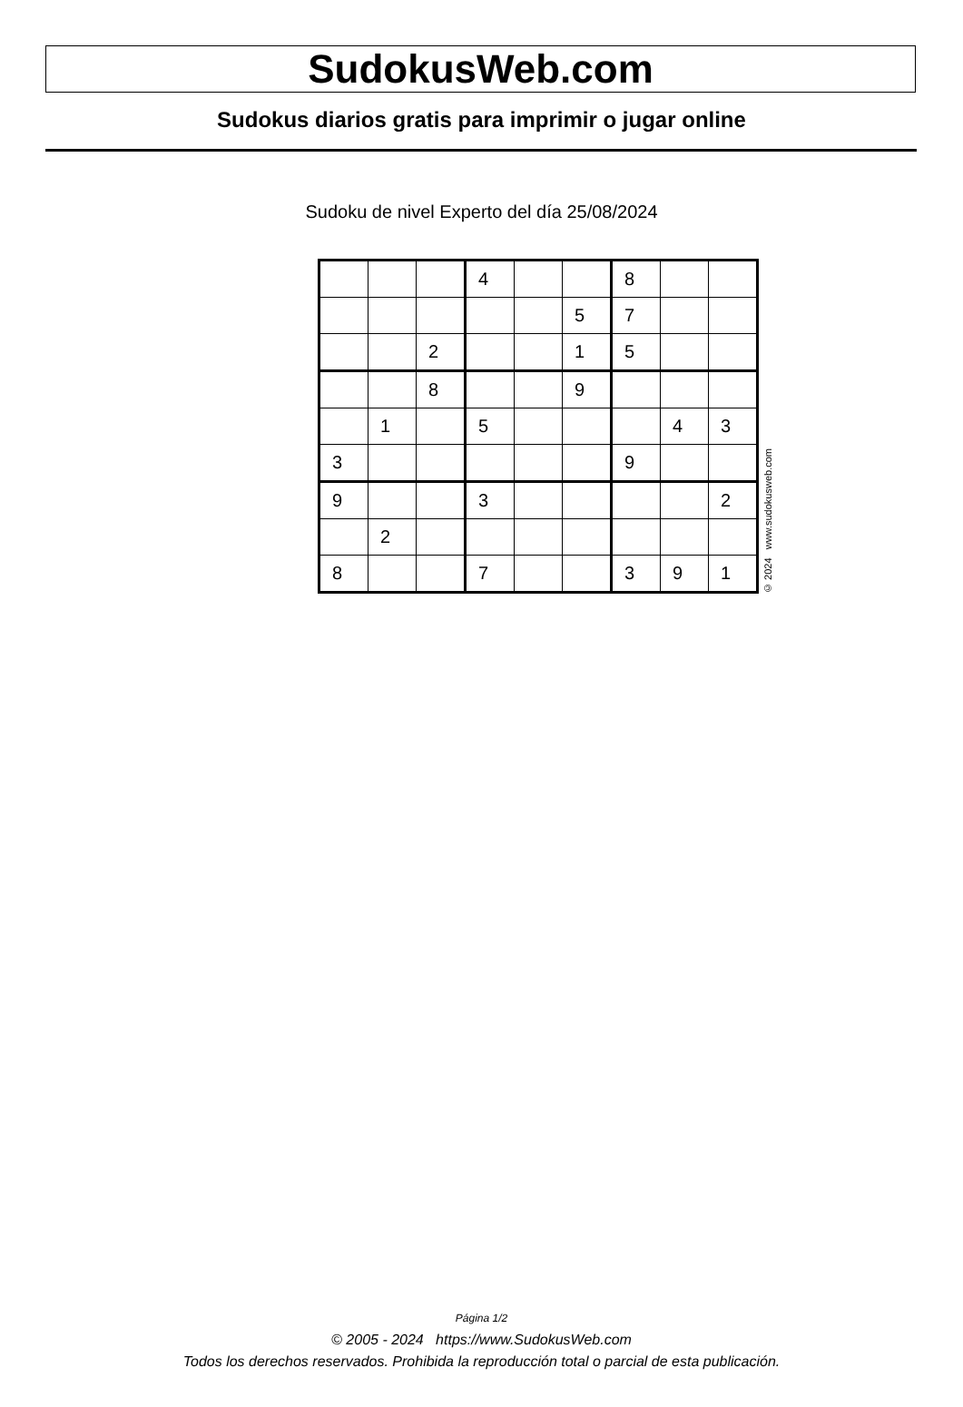SudokusWeb.com
Sudokus diarios gratis para imprimir o jugar online
Sudoku de nivel Experto del día 25/08/2024
| | | | 4 | | | 8 | | |
| | | | | | 5 | 7 | | |
| | | 2 | | | 1 | 5 | | |
| | | 8 | | | 9 | | | |
| | 1 | | 5 | | | | 4 | 3 |
| 3 | | | | | | 9 | | |
| 9 | | | 3 | | | | | 2 |
| | 2 | | | | | | | |
| 8 | | | 7 | | | 3 | 9 | 1 |
© 2024 www.sudokusweb.com
Página 1/2
© 2005 - 2024 https://www.SudokusWeb.com
Todos los derechos reservados. Prohibida la reproducción total o parcial de esta publicación.